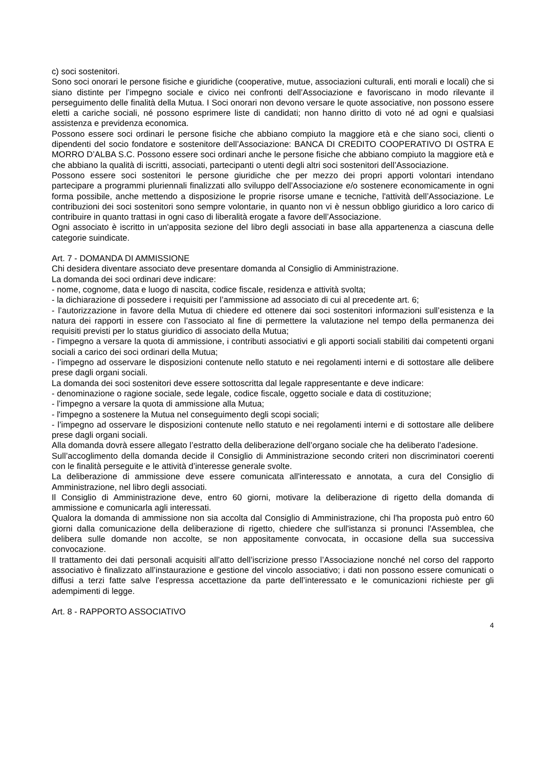c) soci sostenitori.
Sono soci onorari le persone fisiche e giuridiche (cooperative, mutue, associazioni culturali, enti morali e locali) che si siano distinte per l’impegno sociale e civico nei confronti dell’Associazione e favoriscano in modo rilevante il perseguimento delle finalità della Mutua. I Soci onorari non devono versare le quote associative, non possono essere eletti a cariche sociali, né possono esprimere liste di candidati; non hanno diritto di voto né ad ogni e qualsiasi assistenza e previdenza economica.
Possono essere soci ordinari le persone fisiche che abbiano compiuto la maggiore età e che siano soci, clienti o dipendenti del socio fondatore e sostenitore dell’Associazione: BANCA DI CREDITO COOPERATIVO DI OSTRA E MORRO D’ALBA S.C. Possono essere soci ordinari anche le persone fisiche che abbiano compiuto la maggiore età e che abbiano la qualità di iscritti, associati, partecipanti o utenti degli altri soci sostenitori dell’Associazione.
Possono essere soci sostenitori le persone giuridiche che per mezzo dei propri apporti volontari intendano partecipare a programmi pluriennali finalizzati allo sviluppo dell’Associazione e/o sostenere economicamente in ogni forma possibile, anche mettendo a disposizione le proprie risorse umane e tecniche, l'attività dell’Associazione. Le contribuzioni dei soci sostenitori sono sempre volontarie, in quanto non vi è nessun obbligo giuridico a loro carico di contribuire in quanto trattasi in ogni caso di liberalità erogate a favore dell’Associazione.
Ogni associato è iscritto in un'apposita sezione del libro degli associati in base alla appartenenza a ciascuna delle categorie suindicate.
Art. 7 - DOMANDA DI AMMISSIONE
Chi desidera diventare associato deve presentare domanda al Consiglio di Amministrazione.
La domanda dei soci ordinari deve indicare:
- nome, cognome, data e luogo di nascita, codice fiscale, residenza e attività svolta;
- la dichiarazione di possedere i requisiti per l’ammissione ad associato di cui al precedente art. 6;
- l’autorizzazione in favore della Mutua di chiedere ed ottenere dai soci sostenitori informazioni sull’esistenza e la natura dei rapporti in essere con l’associato al fine di permettere la valutazione nel tempo della permanenza dei requisiti previsti per lo status giuridico di associato della Mutua;
- l’impegno a versare la quota di ammissione, i contributi associativi e gli apporti sociali stabiliti dai competenti organi sociali a carico dei soci ordinari della Mutua;
- l’impegno ad osservare le disposizioni contenute nello statuto e nei regolamenti interni e di sottostare alle delibere prese dagli organi sociali.
La domanda dei soci sostenitori deve essere sottoscritta dal legale rappresentante e deve indicare:
- denominazione o ragione sociale, sede legale, codice fiscale, oggetto sociale e data di costituzione;
- l’impegno a versare la quota di ammissione alla Mutua;
- l'impegno a sostenere la Mutua nel conseguimento degli scopi sociali;
- l’impegno ad osservare le disposizioni contenute nello statuto e nei regolamenti interni e di sottostare alle delibere prese dagli organi sociali.
Alla domanda dovrà essere allegato l’estratto della deliberazione dell’organo sociale che ha deliberato l’adesione.
Sull’accoglimento della domanda decide il Consiglio di Amministrazione secondo criteri non discriminatori coerenti con le finalità perseguite e le attività d’interesse generale svolte.
La deliberazione di ammissione deve essere comunicata all'interessato e annotata, a cura del Consiglio di Amministrazione, nel libro degli associati.
Il Consiglio di Amministrazione deve, entro 60 giorni, motivare la deliberazione di rigetto della domanda di ammissione e comunicarla agli interessati.
Qualora la domanda di ammissione non sia accolta dal Consiglio di Amministrazione, chi l'ha proposta può entro 60 giorni dalla comunicazione della deliberazione di rigetto, chiedere che sull'istanza si pronunci l'Assemblea, che delibera sulle domande non accolte, se non appositamente convocata, in occasione della sua successiva convocazione.
Il trattamento dei dati personali acquisiti all’atto dell’iscrizione presso l’Associazione nonché nel corso del rapporto associativo è finalizzato all’instaurazione e gestione del vincolo associativo; i dati non possono essere comunicati o diffusi a terzi fatte salve l’espressa accettazione da parte dell’interessato e le comunicazioni richieste per gli adempimenti di legge.
Art. 8 - RAPPORTO ASSOCIATIVO
4